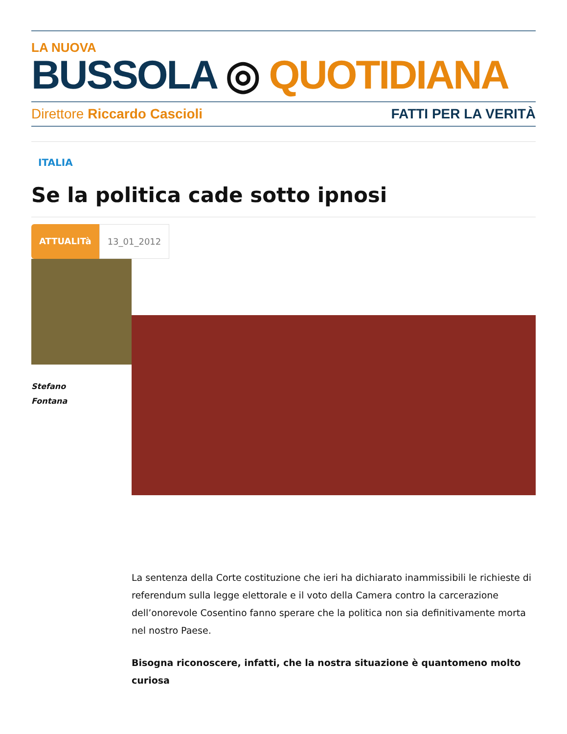LA NUOVA
BUSSOLA ◎ QUOTIDIANA
Direttore Riccardo Cascioli FATTI PER LA VERITÀ
ITALIA
Se la politica cade sotto ipnosi
ATTUALITà 13_01_2012
Stefano
Fontana
La sentenza della Corte costituzione che ieri ha dichiarato inammissibili le richieste di referendum sulla legge elettorale e il voto della Camera contro la carcerazione dell’onorevole Cosentino fanno sperare che la politica non sia definitivamente morta nel nostro Paese.
Bisogna riconoscere, infatti, che la nostra situazione è quantomeno molto curiosa